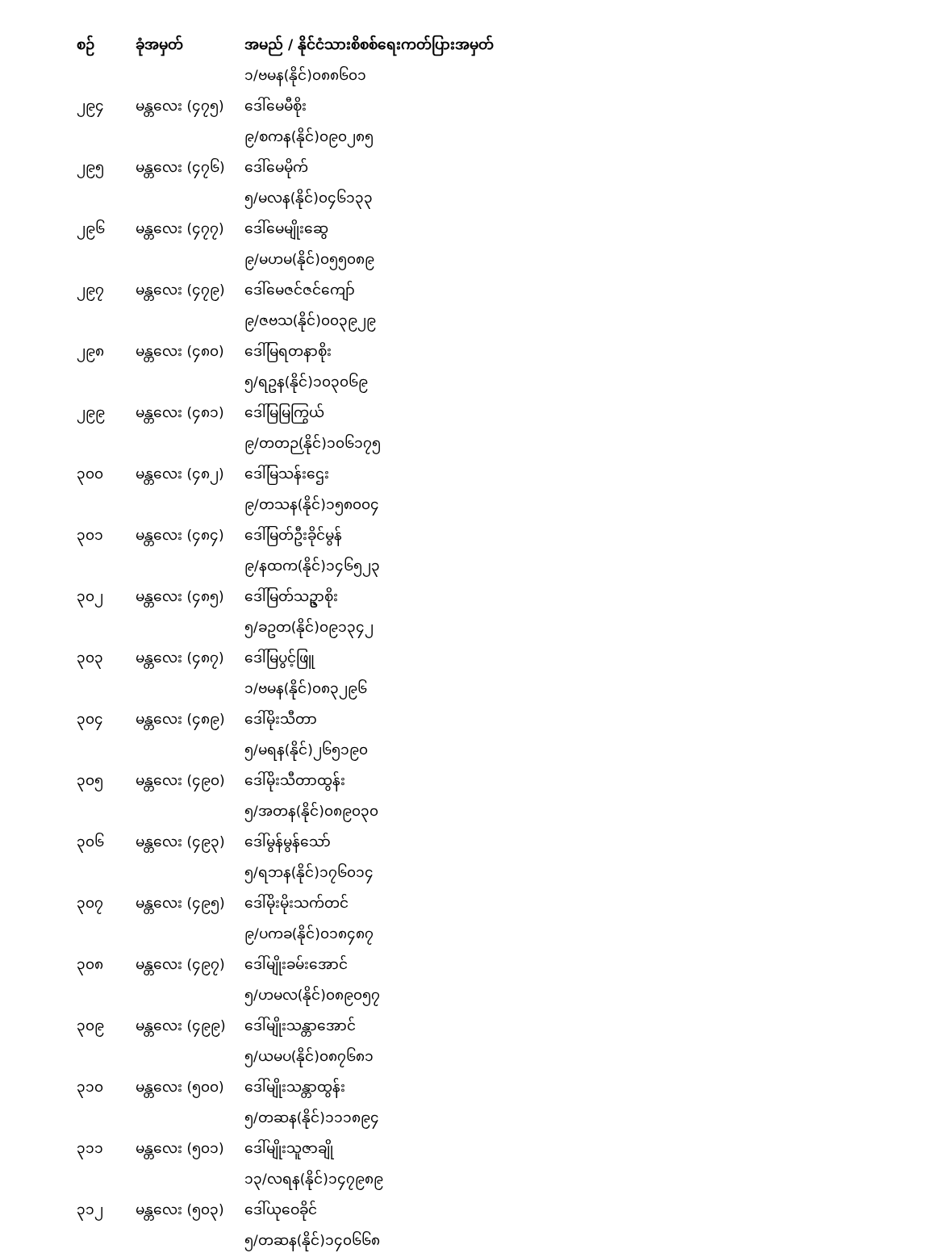| စဉ် | ခုံအမှတ် | အမည် / နိုင်ငံသားစိစစ်ရေးကတ်ပြားအမှတ် |
| --- | --- | --- |
| | | ၁/ဗမန(နိုင်)၀၈၈၆၀၁ |
| ၂၉၄ | မန္တလေး (၄၇၅) | ဒေါ်မေမီစိုး |
| | | ၉/စကန(နိုင်)၀၉၀၂၈၅ |
| ၂၉၅ | မန္တလေး (၄၇၆) | ဒေါ်မေမိုက် |
| | | ၅/မလန(နိုင်)၀၄၆၁၃၃ |
| ၂၉၆ | မန္တလေး (၄၇၇) | ဒေါ်မေမျိုးဆွေ |
| | | ၉/မဟမ(နိုင်)၀၅၅၀၈၉ |
| ၂၉၇ | မန္တလေး (၄၇၉) | ဒေါ်မေဇင်ဇင်ကျော် |
| | | ၉/ဇဗသ(နိုင်)၀၀၃၉၂၉ |
| ၂၉၈ | မန္တလေး (၄၈၀) | ဒေါ်မြရတနာစိုး |
| | | ၅/ရဥန(နိုင်)၁၀၃၀၆၉ |
| ၂၉၉ | မန္တလေး (၄၈၁) | ဒေါ်မြမြကြွယ် |
| | | ၉/တတဉ(နိုင်)၁၀၆၁၇၅ |
| ၃၀၀ | မန္တလေး (၄၈၂) | ဒေါ်မြသန်းဌေး |
| | | ၉/တသန(နိုင်)၁၅၈၀၀၄ |
| ၃၀၁ | မန္တလေး (၄၈၄) | ဒေါ်မြတ်ဦးခိုင်မွန် |
| | | ၉/နထက(နိုင်)၁၄၆၅၂၃ |
| ၃၀၂ | မန္တလေး (၄၈၅) | ဒေါ်မြတ်သဥ္ဇာစိုး |
| | | ၅/ခဥတ(နိုင်)၀၉၁၃၄၂ |
| ၃၀၃ | မန္တလေး (၄၈၇) | ဒေါ်မြပွင့်ဖြူ |
| | | ၁/ဗမန(နိုင်)၀၈၃၂၉၆ |
| ၃၀၄ | မန္တလေး (၄၈၉) | ဒေါ်မိုးသီတာ |
| | | ၅/မရန(နိုင်)၂၆၅၁၉၀ |
| ၃၀၅ | မန္တလေး (၄၉၀) | ဒေါ်မိုးသီတာထွန်း |
| | | ၅/အတန(နိုင်)၀၈၉၀၃၀ |
| ၃၀၆ | မန္တလေး (၄၉၃) | ဒေါ်မွန်မွန်သော် |
| | | ၅/ရဘန(နိုင်)၁၇၆၀၁၄ |
| ၃၀၇ | မန္တလေး (၄၉၅) | ဒေါ်မိုးမိုးသက်တင် |
| | | ၉/ပကခ(နိုင်)၀၁၈၄၈၇ |
| ၃၀၈ | မန္တလေး (၄၉၇) | ဒေါ်မျိုးခမ်းအောင် |
| | | ၅/ဟမလ(နိုင်)၀၈၉၀၅၇ |
| ၃၀၉ | မန္တလေး (၄၉၉) | ဒေါ်မျိုးသန္တာအောင် |
| | | ၅/ယမပ(နိုင်)၀၈၇၆၈၁ |
| ၃၁၀ | မန္တလေး (၅၀၀) | ဒေါ်မျိုးသန္တာထွန်း |
| | | ၅/တဆန(နိုင်)၁၁၁၈၉၄ |
| ၃၁၁ | မန္တလေး (၅၀၁) | ဒေါ်မျိုးသူဇာချို |
| | | ၁၃/လရန(နိုင်)၁၄၇၉၈၉ |
| ၃၁၂ | မန္တလေး (၅၀၃) | ဒေါ်ယုဝေခိုင် |
| | | ၅/တဆန(နိုင်)၁၄၀၆၆၈ |